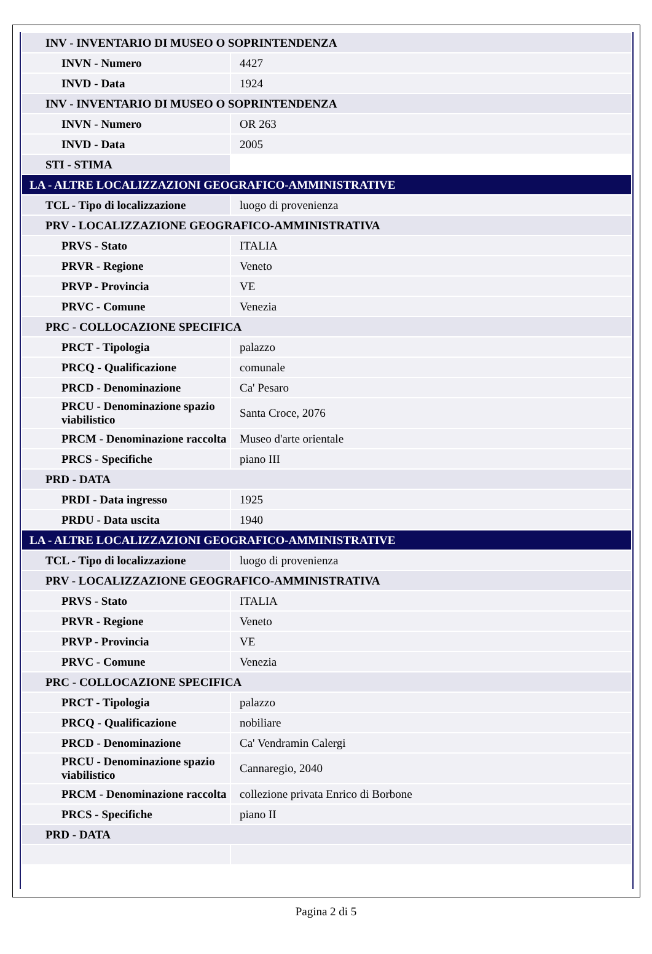| INV - INVENTARIO DI MUSEO O SOPRINTENDENZA | |
| INVN - Numero | 4427 |
| INVD - Data | 1924 |
| INV - INVENTARIO DI MUSEO O SOPRINTENDENZA | |
| INVN - Numero | OR 263 |
| INVD - Data | 2005 |
| STI - STIMA | |
| LA - ALTRE LOCALIZZAZIONI GEOGRAFICO-AMMINISTRATIVE | |
| TCL - Tipo di localizzazione | luogo di provenienza |
| PRV - LOCALIZZAZIONE GEOGRAFICO-AMMINISTRATIVA | |
| PRVS - Stato | ITALIA |
| PRVR - Regione | Veneto |
| PRVP - Provincia | VE |
| PRVC - Comune | Venezia |
| PRC - COLLOCAZIONE SPECIFICA | |
| PRCT - Tipologia | palazzo |
| PRCQ - Qualificazione | comunale |
| PRCD - Denominazione | Ca' Pesaro |
| PRCU - Denominazione spazio viabilistico | Santa Croce, 2076 |
| PRCM - Denominazione raccolta | Museo d'arte orientale |
| PRCS - Specifiche | piano III |
| PRD - DATA | |
| PRDI - Data ingresso | 1925 |
| PRDU - Data uscita | 1940 |
| LA - ALTRE LOCALIZZAZIONI GEOGRAFICO-AMMINISTRATIVE | |
| TCL - Tipo di localizzazione | luogo di provenienza |
| PRV - LOCALIZZAZIONE GEOGRAFICO-AMMINISTRATIVA | |
| PRVS - Stato | ITALIA |
| PRVR - Regione | Veneto |
| PRVP - Provincia | VE |
| PRVC - Comune | Venezia |
| PRC - COLLOCAZIONE SPECIFICA | |
| PRCT - Tipologia | palazzo |
| PRCQ - Qualificazione | nobiliare |
| PRCD - Denominazione | Ca' Vendramin Calergi |
| PRCU - Denominazione spazio viabilistico | Cannaregio, 2040 |
| PRCM - Denominazione raccolta | collezione privata Enrico di Borbone |
| PRCS - Specifiche | piano II |
| PRD - DATA | |
Pagina 2 di 5